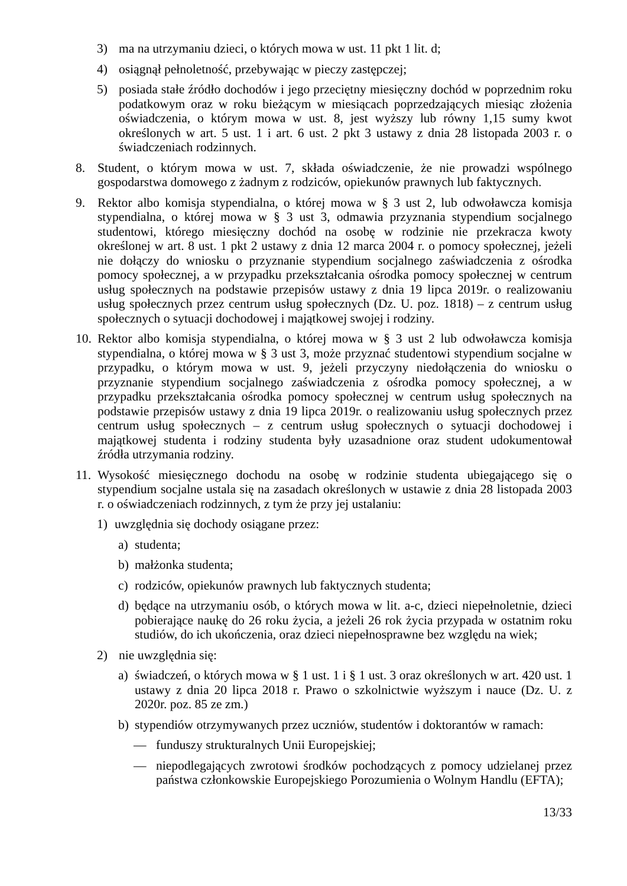3) ma na utrzymaniu dzieci, o których mowa w ust. 11 pkt 1 lit. d;
4) osiągnął pełnoletność, przebywając w pieczy zastępczej;
5) posiada stałe źródło dochodów i jego przeciętny miesięczny dochód w poprzednim roku podatkowym oraz w roku bieżącym w miesiącach poprzedzających miesiąc złożenia oświadczenia, o którym mowa w ust. 8, jest wyższy lub równy 1,15 sumy kwot określonych w art. 5 ust. 1 i art. 6 ust. 2 pkt 3 ustawy z dnia 28 listopada 2003 r. o świadczeniach rodzinnych.
8. Student, o którym mowa w ust. 7, składa oświadczenie, że nie prowadzi wspólnego gospodarstwa domowego z żadnym z rodziców, opiekunów prawnych lub faktycznych.
9. Rektor albo komisja stypendialna, o której mowa w § 3 ust 2, lub odwoławcza komisja stypendialna, o której mowa w § 3 ust 3, odmawia przyznania stypendium socjalnego studentowi, którego miesięczny dochód na osobę w rodzinie nie przekracza kwoty określonej w art. 8 ust. 1 pkt 2 ustawy z dnia 12 marca 2004 r. o pomocy społecznej, jeżeli nie dołączy do wniosku o przyznanie stypendium socjalnego zaświadczenia z ośrodka pomocy społecznej, a w przypadku przekształcania ośrodka pomocy społecznej w centrum usług społecznych na podstawie przepisów ustawy z dnia 19 lipca 2019r. o realizowaniu usług społecznych przez centrum usług społecznych (Dz. U. poz. 1818) – z centrum usług społecznych o sytuacji dochodowej i majątkowej swojej i rodziny.
10. Rektor albo komisja stypendialna, o której mowa w § 3 ust 2 lub odwoławcza komisja stypendialna, o której mowa w § 3 ust 3, może przyznać studentowi stypendium socjalne w przypadku, o którym mowa w ust. 9, jeżeli przyczyny niedołączenia do wniosku o przyznanie stypendium socjalnego zaświadczenia z ośrodka pomocy społecznej, a w przypadku przekształcania ośrodka pomocy społecznej w centrum usług społecznych na podstawie przepisów ustawy z dnia 19 lipca 2019r. o realizowaniu usług społecznych przez centrum usług społecznych – z centrum usług społecznych o sytuacji dochodowej i majątkowej studenta i rodziny studenta były uzasadnione oraz student udokumentował źródła utrzymania rodziny.
11. Wysokość miesięcznego dochodu na osobę w rodzinie studenta ubiegającego się o stypendium socjalne ustala się na zasadach określonych w ustawie z dnia 28 listopada 2003 r. o oświadczeniach rodzinnych, z tym że przy jej ustalaniu:
1) uwzględnia się dochody osiągane przez:
a) studenta;
b) małżonka studenta;
c) rodziców, opiekunów prawnych lub faktycznych studenta;
d) będące na utrzymaniu osób, o których mowa w lit. a-c, dzieci niepełnoletnie, dzieci pobierające naukę do 26 roku życia, a jeżeli 26 rok życia przypada w ostatnim roku studiów, do ich ukończenia, oraz dzieci niepełnosprawne bez względu na wiek;
2) nie uwzględnia się:
a) świadczeń, o których mowa w § 1 ust. 1 i § 1 ust. 3 oraz określonych w art. 420 ust. 1 ustawy z dnia 20 lipca 2018 r. Prawo o szkolnictwie wyższym i nauce (Dz. U. z 2020r. poz. 85 ze zm.)
b) stypendiów otrzymywanych przez uczniów, studentów i doktorantów w ramach:
— funduszy strukturalnych Unii Europejskiej;
— niepodlegających zwrotowi środków pochodzących z pomocy udzielanej przez państwa członkowskie Europejskiego Porozumienia o Wolnym Handlu (EFTA);
13/33